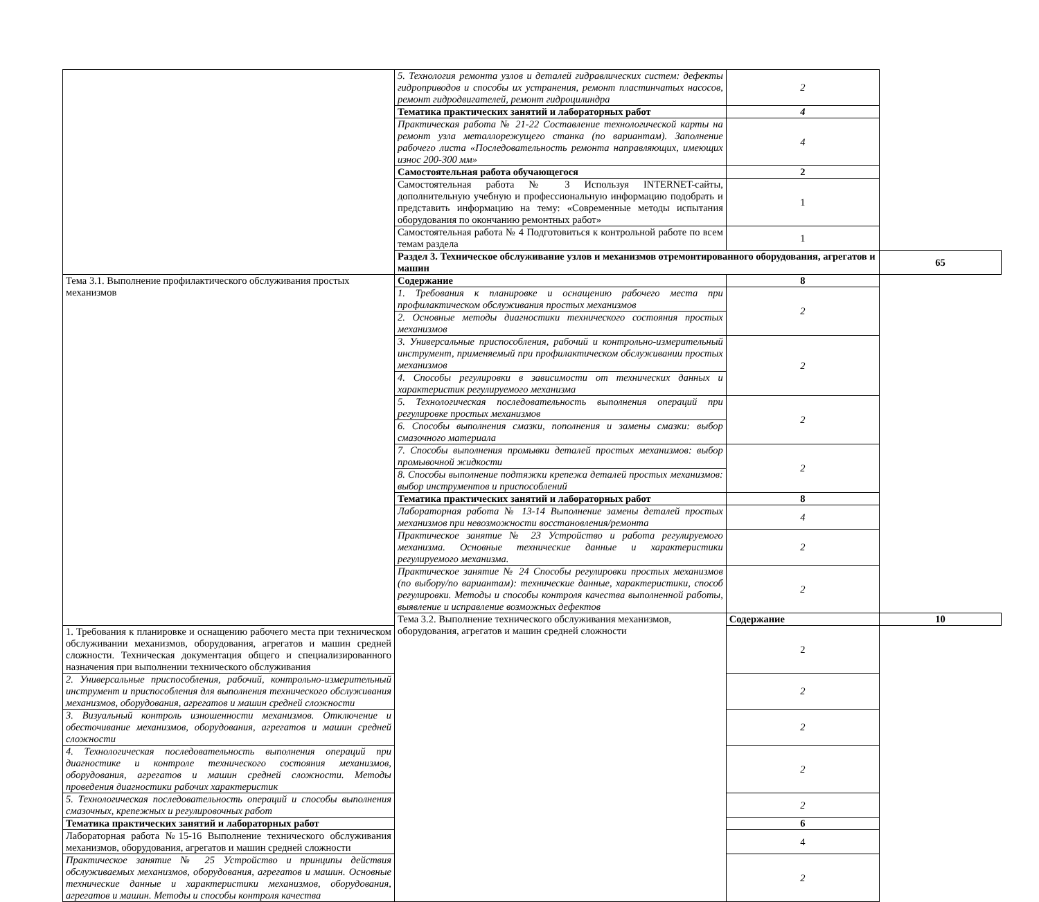| | 5. Технология ремонта узлов и деталей гидравлических систем: дефекты гидроприводов и способы их устранения, ремонт пластинчатых насосов, ремонт гидродвигателей, ремонт гидроцилиндра | 2 | |
| | Тематика практических занятий и лабораторных работ | 4 | |
| | Практическая работа № 21-22 Составление технологической карты на ремонт узла металлорежущего станка (по вариантам). Заполнение рабочего листа «Последовательность ремонта направляющих, имеющих износ 200-300 мм» | 4 | |
| | Самостоятельная работа обучающегося | 2 | |
| | Самостоятельная работа № 3 Используя INTERNET-сайты, дополнительную учебную и профессиональную информацию подобрать и представить информацию на тему: «Современные методы испытания оборудования по окончанию ремонтных работ» | 1 | |
| | Самостоятельная работа № 4 Подготовиться к контрольной работе по всем темам раздела | 1 | |
| | Раздел 3. Техническое обслуживание узлов и механизмов отремонтированного оборудования, агрегатов и машин | | 65 |
| Тема 3.1. Выполнение профилактического обслуживания простых механизмов | Содержание | 8 | |
| | 1. Требования к планировке и оснащению рабочего места при профилактическом обслуживания простых механизмов | 2 | |
| | 2. Основные методы диагностики технического состояния простых механизмов | | |
| | 3. Универсальные приспособления, рабочий и контрольно-измерительный инструмент, применяемый при профилактическом обслуживании простых механизмов | 2 | |
| | 4. Способы регулировки в зависимости от технических данных и характеристик регулируемого механизма | | |
| | 5. Технологическая последовательность выполнения операций при регулировке простых механизмов | 2 | |
| | 6. Способы выполнения смазки, пополнения и замены смазки: выбор смазочного материала | | |
| | 7. Способы выполнения промывки деталей простых механизмов: выбор промывочной жидкости | 2 | |
| | 8. Способы выполнение подтяжки крепежа деталей простых механизмов: выбор инструментов и приспособлений | | |
| | Тематика практических занятий и лабораторных работ | 8 | |
| | Лабораторная работа № 13-14 Выполнение замены деталей простых механизмов при невозможности восстановления/ремонта | 4 | |
| | Практическое занятие № 23 Устройство и работа регулируемого механизма. Основные технические данные и характеристики регулируемого механизма. | 2 | |
| | Практическое занятие № 24 Способы регулировки простых механизмов (по выбору/по вариантам): технические данные, характеристики, способ регулировки. Методы и способы контроля качества выполненной работы, выявление и исправление возможных дефектов | 2 | |
| | Тема 3.2. Выполнение технического обслуживания механизмов, оборудования, агрегатов и машин средней сложности | Содержание | 10 |
| 1. Требования к планировке и оснащению рабочего места при техническом обслуживании механизмов, оборудования, агрегатов и машин средней сложности. Техническая документация общего и специализированного назначения при выполнении технического обслуживания | | 2 | |
| 2. Универсальные приспособления, рабочий, контрольно-измерительный инструмент и приспособления для выполнения технического обслуживания механизмов, оборудования, агрегатов и машин средней сложности | | 2 | |
| 3. Визуальный контроль изношенности механизмов. Отключение и обесточивание механизмов, оборудования, агрегатов и машин средней сложности | | 2 | |
| 4. Технологическая последовательность выполнения операций при диагностике и контроле технического состояния механизмов, оборудования, агрегатов и машин средней сложности. Методы проведения диагностики рабочих характеристик | | 2 | |
| 5. Технологическая последовательность операций и способы выполнения смазочных, крепежных и регулировочных работ | | 2 | |
| Тематика практических занятий и лабораторных работ | | 6 | |
| Лабораторная работа №15-16 Выполнение технического обслуживания механизмов, оборудования, агрегатов и машин средней сложности | | 4 | |
| Практическое занятие № 25 Устройство и принципы действия обслуживаемых механизмов, оборудования, агрегатов и машин. Основные технические данные и характеристики механизмов, оборудования, агрегатов и машин. Методы и способы контроля качества | | 2 | |